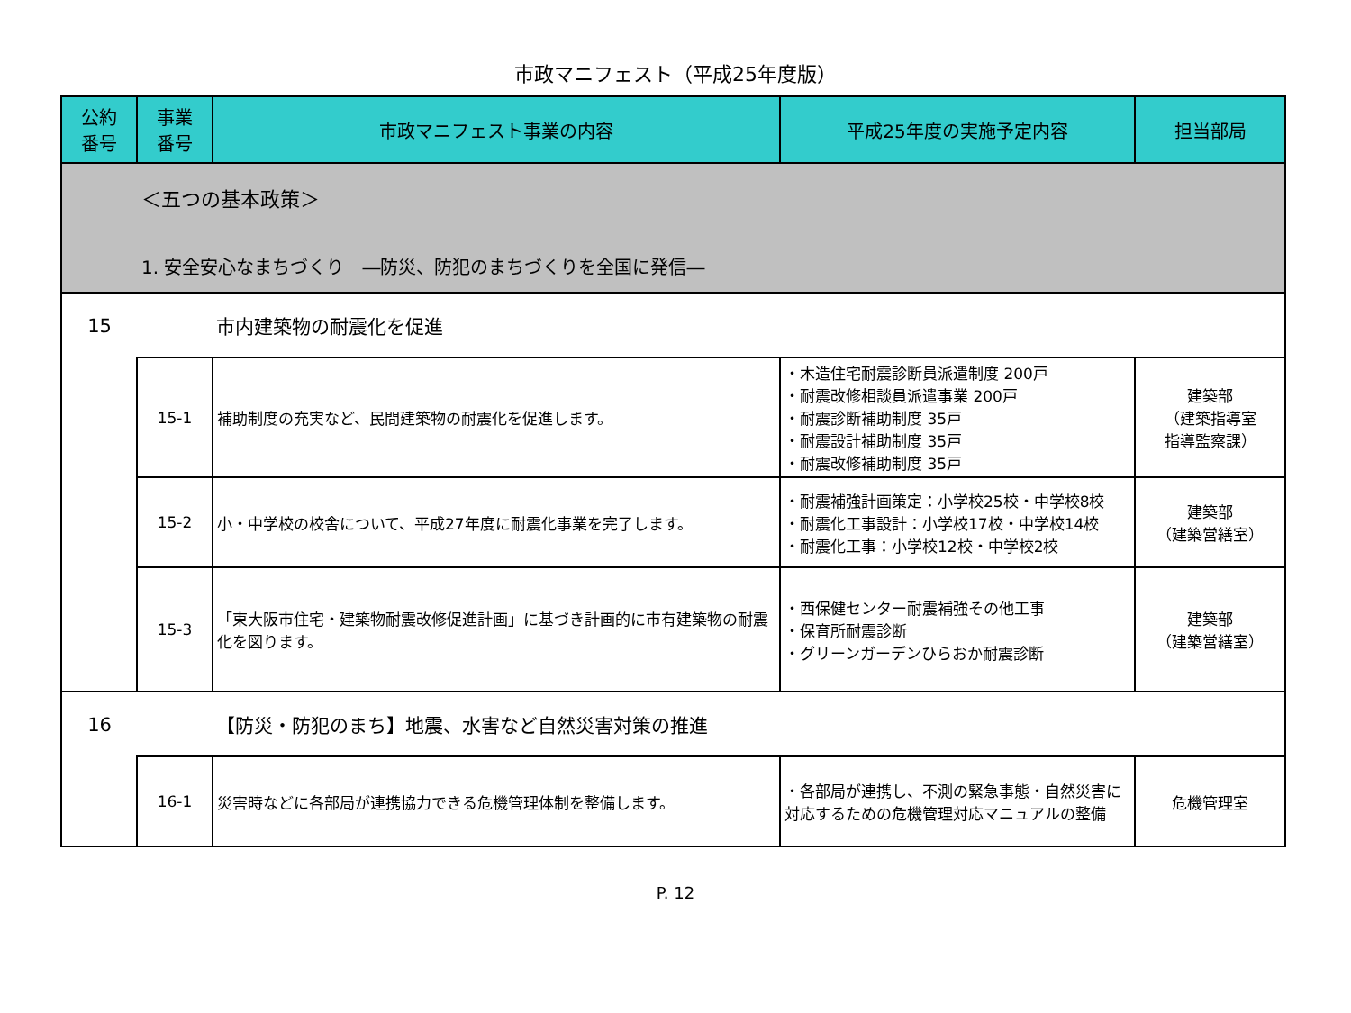市政マニフェスト（平成25年度版）
| 公約 番号 | 事業 番号 | 市政マニフェスト事業の内容 | 平成25年度の実施予定内容 | 担当部局 |
| --- | --- | --- | --- | --- |
| ＜五つの基本政策＞ 1. 安全安心なまちづくり ―防災、防犯のまちづくりを全国に発信― | | | | |
| 15 | | 市内建築物の耐震化を促進 | | |
| | 15-1 | 補助制度の充実など、民間建築物の耐震化を促進します。 | ・木造住宅耐震診断員派遣制度 200戸 ・耐震改修相談員派遣事業 200戸 ・耐震診断補助制度 35戸 ・耐震設計補助制度 35戸 ・耐震改修補助制度 35戸 | 建築部 （建築指導室 指導監察課） |
| | 15-2 | 小・中学校の校舎について、平成27年度に耐震化事業を完了します。 | ・耐震補強計画策定：小学校25校・中学校8校 ・耐震化工事設計：小学校17校・中学校14校 ・耐震化工事：小学校12校・中学校2校 | 建築部 （建築営繕室） |
| | 15-3 | 「東大阪市住宅・建築物耐震改修促進計画」に基づき計画的に市有建築物の耐震化を図ります。 | ・西保健センター耐震補強その他工事 ・保育所耐震診断 ・グリーンガーデンひらおか耐震診断 | 建築部 （建築営繕室） |
| 16 | | 【防災・防犯のまち】地震、水害など自然災害対策の推進 | | |
| | 16-1 | 災害時などに各部局が連携協力できる危機管理体制を整備します。 | ・各部局が連携し、不測の緊急事態・自然災害に対応するための危機管理対応マニュアルの整備 | 危機管理室 |
P. 12